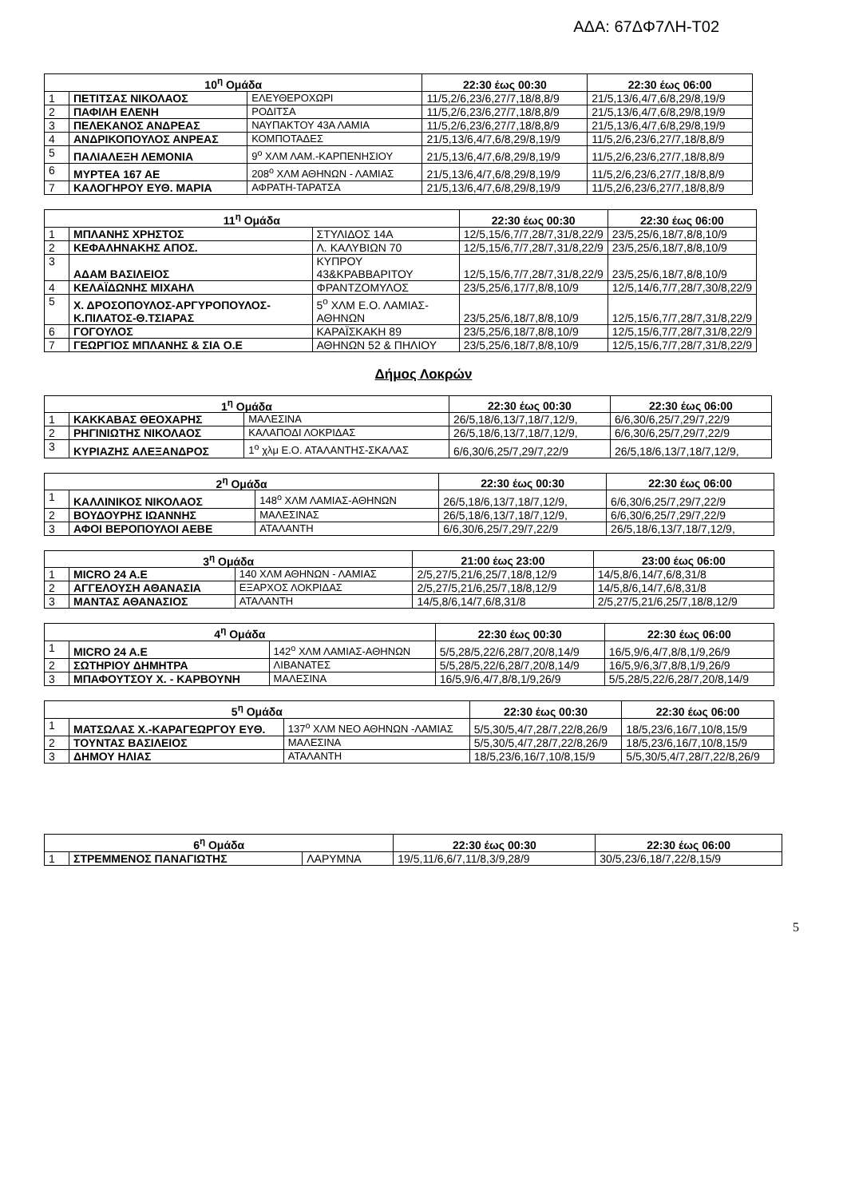ΑΔΑ: 67ΔΦ7ΛΗ-Τ02
| 10<sup>η</sup> Ομάδα | | | 22:30 έως 00:30 | 22:30 έως 06:00 |
| --- | --- | --- | --- | --- |
| 1 | ΠΕΤΙΤΣΑΣ ΝΙΚΟΛΑΟΣ | ΕΛΕΥΘΕΡΟΧΩΡΙ | 11/5,2/6,23/6,27/7,18/8,8/9 | 21/5,13/6,4/7,6/8,29/8,19/9 |
| 2 | ΠΑΦΙΛΗ ΕΛΕΝΗ | ΡΟΔΙΤΣΑ | 11/5,2/6,23/6,27/7,18/8,8/9 | 21/5,13/6,4/7,6/8,29/8,19/9 |
| 3 | ΠΕΛΕΚΑΝΟΣ ΑΝΔΡΕΑΣ | ΝΑΥΠΑΚΤΟΥ 43Α ΛΑΜΙΑ | 11/5,2/6,23/6,27/7,18/8,8/9 | 21/5,13/6,4/7,6/8,29/8,19/9 |
| 4 | ΑΝΔΡΙΚΟΠΟΥΛΟΣ ΑΝΡΕΑΣ | ΚΟΜΠΟΤΑΔΕΣ | 21/5,13/6,4/7,6/8,29/8,19/9 | 11/5,2/6,23/6,27/7,18/8,8/9 |
| 5 | ΠΑΛΙΑΛΕΞΗ ΛΕΜΟΝΙΑ | 9<sup>ο</sup> ΧΛΜ ΛΑΜ.-ΚΑΡΠΕΝΗΣΙΟΥ | 21/5,13/6,4/7,6/8,29/8,19/9 | 11/5,2/6,23/6,27/7,18/8,8/9 |
| 6 | ΜΥΡΤΕΑ 167 ΑΕ | 208<sup>ο</sup> ΧΛΜ ΑΘΗΝΩΝ - ΛΑΜΙΑΣ | 21/5,13/6,4/7,6/8,29/8,19/9 | 11/5,2/6,23/6,27/7,18/8,8/9 |
| 7 | ΚΑΛΟΓΗΡΟΥ ΕΥΘ. ΜΑΡΙΑ | ΑΦΡΑΤΗ-ΤΑΡΑΤΣΑ | 21/5,13/6,4/7,6/8,29/8,19/9 | 11/5,2/6,23/6,27/7,18/8,8/9 |
| 11<sup>η</sup> Ομάδα | | | 22:30 έως 00:30 | 22:30 έως 06:00 |
| --- | --- | --- | --- | --- |
| 1 | ΜΠΛΑΝΗΣ ΧΡΗΣΤΟΣ | ΣΤΥΛΙΔΟΣ 14Α | 12/5,15/6,7/7,28/7,31/8,22/9 | 23/5,25/6,18/7,8/8,10/9 |
| 2 | ΚΕΦΑΛΗΝΑΚΗΣ ΑΠΟΣ. | Λ. ΚΑΛΥΒΙΩΝ 70 | 12/5,15/6,7/7,28/7,31/8,22/9 | 23/5,25/6,18/7,8/8,10/9 |
| 3 | ΑΔΑΜ ΒΑΣΙΛΕΙΟΣ | ΚΥΠΡΟΥ 43&ΚΡΑΒΒΑΡΙΤΟΥ | 12/5,15/6,7/7,28/7,31/8,22/9 | 23/5,25/6,18/7,8/8,10/9 |
| 4 | ΚΕΛΑΪΔΩΝΗΣ ΜΙΧΑΗΛ | ΦΡΑΝΤΖΟΜΥΛΟΣ | 23/5,25/6,17/7,8/8,10/9 | 12/5,14/6,7/7,28/7,30/8,22/9 |
| 5 | Χ. ΔΡΟΣΟΠΟΥΛΟΣ-ΑΡΓΥΡΟΠΟΥΛΟΣ-Κ.ΠΙΛΑΤΟΣ-Θ.ΤΣΙΑΡΑΣ | 5<sup>ο</sup> ΧΛΜ Ε.Ο. ΛΑΜΙΑΣ- ΑΘΗΝΩΝ | 23/5,25/6,18/7,8/8,10/9 | 12/5,15/6,7/7,28/7,31/8,22/9 |
| 6 | ΓΟΓΟΥΛΟΣ | ΚΑΡΑΪΣΚΑΚΗ 89 | 23/5,25/6,18/7,8/8,10/9 | 12/5,15/6,7/7,28/7,31/8,22/9 |
| 7 | ΓΕΩΡΓΙΟΣ ΜΠΛΑΝΗΣ & ΣΙΑ Ο.Ε | ΑΘΗΝΩΝ 52 & ΠΗΛΙΟΥ | 23/5,25/6,18/7,8/8,10/9 | 12/5,15/6,7/7,28/7,31/8,22/9 |
Δήμος Λοκρών
| 1<sup>η</sup> Ομάδα | | | 22:30 έως 00:30 | 22:30 έως 06:00 |
| --- | --- | --- | --- | --- |
| 1 | ΚΑΚΚΑΒΑΣ ΘΕΟΧΑΡΗΣ | ΜΑΛΕΣΙΝΑ | 26/5,18/6,13/7,18/7,12/9, | 6/6,30/6,25/7,29/7,22/9 |
| 2 | ΡΗΓΙΝΙΩΤΗΣ ΝΙΚΟΛΑΟΣ | ΚΑΛΑΠΟΔΙ ΛΟΚΡΙΔΑΣ | 26/5,18/6,13/7,18/7,12/9, | 6/6,30/6,25/7,29/7,22/9 |
| 3 | ΚΥΡΙΑΖΗΣ ΑΛΕΞΑΝΔΡΟΣ | 1<sup>ο</sup> χλμ Ε.Ο. ΑΤΑΛΑΝΤΗΣ-ΣΚΑΛΑΣ | 6/6,30/6,25/7,29/7,22/9 | 26/5,18/6,13/7,18/7,12/9, |
| 2<sup>η</sup> Ομάδα | | | 22:30 έως 00:30 | 22:30 έως 06:00 |
| --- | --- | --- | --- | --- |
| 1 | ΚΑΛΛΙΝΙΚΟΣ ΝΙΚΟΛΑΟΣ | 148<sup>ο</sup> ΧΛΜ ΛΑΜΙΑΣ-ΑΘΗΝΩΝ | 26/5,18/6,13/7,18/7,12/9, | 6/6,30/6,25/7,29/7,22/9 |
| 2 | ΒΟΥΔΟΥΡΗΣ ΙΩΑΝΝΗΣ | ΜΑΛΕΣΙΝΑΣ | 26/5,18/6,13/7,18/7,12/9, | 6/6,30/6,25/7,29/7,22/9 |
| 3 | ΑΦΟΙ ΒΕΡΟΠΟΥΛΟΙ ΑΕΒΕ | ΑΤΑΛΑΝΤΗ | 6/6,30/6,25/7,29/7,22/9 | 26/5,18/6,13/7,18/7,12/9, |
| 3<sup>η</sup> Ομάδα | | | 21:00 έως 23:00 | 23:00 έως 06:00 |
| --- | --- | --- | --- | --- |
| 1 | MICRO 24 A.E | 140 ΧΛΜ ΑΘΗΝΩΝ - ΛΑΜΙΑΣ | 2/5,27/5,21/6,25/7,18/8,12/9 | 14/5,8/6,14/7,6/8,31/8 |
| 2 | ΑΓΓΕΛΟΥΣΗ ΑΘΑΝΑΣΙΑ | ΕΞΑΡΧΟΣ ΛΟΚΡΙΔΑΣ | 2/5,27/5,21/6,25/7,18/8,12/9 | 14/5,8/6,14/7,6/8,31/8 |
| 3 | ΜΑΝΤΑΣ ΑΘΑΝΑΣΙΟΣ | ΑΤΑΛΑΝΤΗ | 14/5,8/6,14/7,6/8,31/8 | 2/5,27/5,21/6,25/7,18/8,12/9 |
| 4<sup>η</sup> Ομάδα | | | 22:30 έως 00:30 | 22:30 έως 06:00 |
| --- | --- | --- | --- | --- |
| 1 | MICRO 24 A.E | 142<sup>ο</sup> ΧΛΜ ΛΑΜΙΑΣ-ΑΘΗΝΩΝ | 5/5,28/5,22/6,28/7,20/8,14/9 | 16/5,9/6,4/7,8/8,1/9,26/9 |
| 2 | ΣΩΤΗΡΙΟΥ ΔΗΜΗΤΡΑ | ΛΙΒΑΝΑΤΕΣ | 5/5,28/5,22/6,28/7,20/8,14/9 | 16/5,9/6,3/7,8/8,1/9,26/9 |
| 3 | ΜΠΑΦΟΥΤΣΟΥ Χ. - ΚΑΡΒΟΥΝΗ | ΜΑΛΕΣΙΝΑ | 16/5,9/6,4/7,8/8,1/9,26/9 | 5/5,28/5,22/6,28/7,20/8,14/9 |
| 5<sup>η</sup> Ομάδα | | | 22:30 έως 00:30 | 22:30 έως 06:00 |
| --- | --- | --- | --- | --- |
| 1 | ΜΑΤΣΩΛΑΣ Χ.-ΚΑΡΑΓΕΩΡΓΟΥ ΕΥΘ. | 137<sup>ο</sup> ΧΛΜ ΝΕΟ ΑΘΗΝΩΝ -ΛΑΜΙΑΣ | 5/5,30/5,4/7,28/7,22/8,26/9 | 18/5,23/6,16/7,10/8,15/9 |
| 2 | ΤΟΥΝΤΑΣ ΒΑΣΙΛΕΙΟΣ | ΜΑΛΕΣΙΝΑ | 5/5,30/5,4/7,28/7,22/8,26/9 | 18/5,23/6,16/7,10/8,15/9 |
| 3 | ΔΗΜΟΥ ΗΛΙΑΣ | ΑΤΑΛΑΝΤΗ | 18/5,23/6,16/7,10/8,15/9 | 5/5,30/5,4/7,28/7,22/8,26/9 |
| 6<sup>η</sup> Ομάδα | | | 22:30 έως 00:30 | 22:30 έως 06:00 |
| --- | --- | --- | --- | --- |
| 1 | ΣΤΡΕΜΜΕΝΟΣ ΠΑΝΑΓΙΩΤΗΣ | ΛΑΡΥΜΝΑ | 19/5,11/6,6/7,11/8,3/9,28/9 | 30/5,23/6,18/7,22/8,15/9 |
5